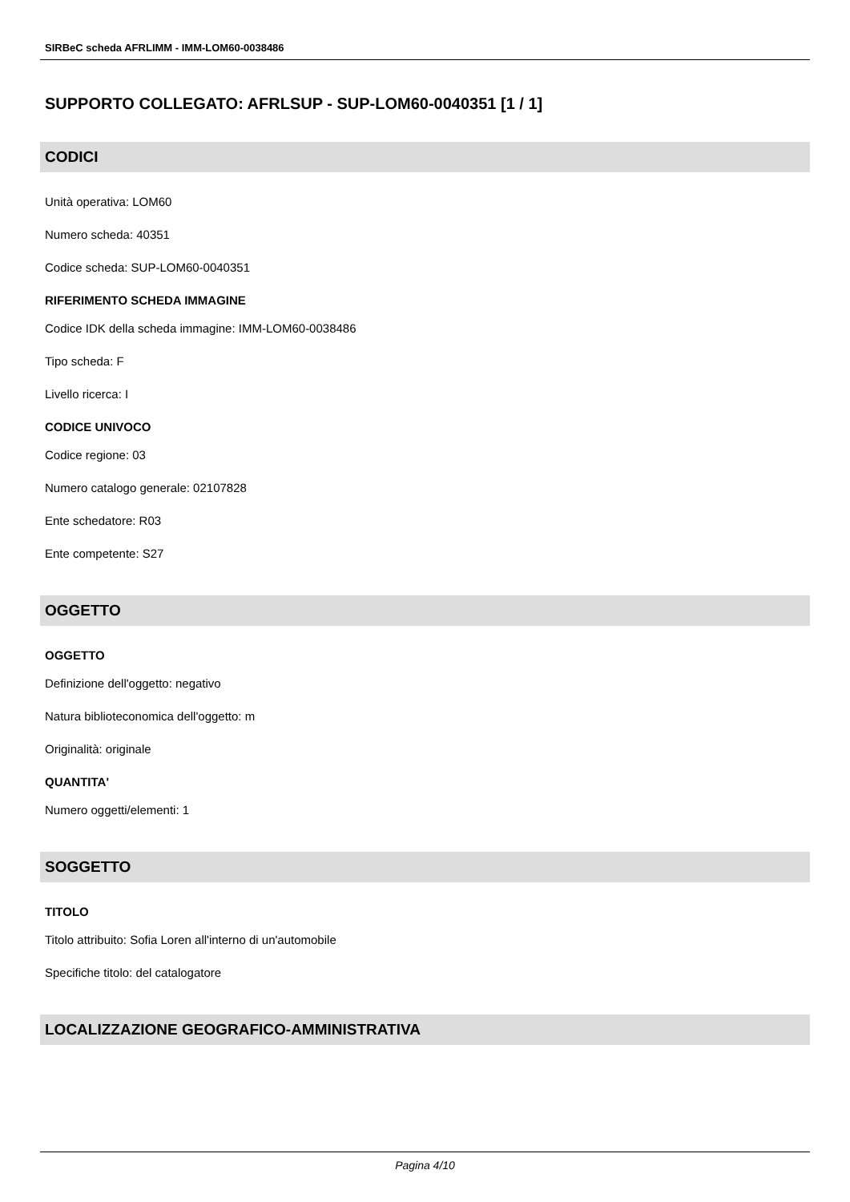SIRBeC scheda AFRLIMM - IMM-LOM60-0038486
SUPPORTO COLLEGATO: AFRLSUP - SUP-LOM60-0040351 [1 / 1]
CODICI
Unità operativa: LOM60
Numero scheda: 40351
Codice scheda: SUP-LOM60-0040351
RIFERIMENTO SCHEDA IMMAGINE
Codice IDK della scheda immagine: IMM-LOM60-0038486
Tipo scheda: F
Livello ricerca: I
CODICE UNIVOCO
Codice regione: 03
Numero catalogo generale: 02107828
Ente schedatore: R03
Ente competente: S27
OGGETTO
OGGETTO
Definizione dell'oggetto: negativo
Natura biblioteconomica dell'oggetto: m
Originalità: originale
QUANTITA'
Numero oggetti/elementi: 1
SOGGETTO
TITOLO
Titolo attribuito: Sofia Loren all'interno di un'automobile
Specifiche titolo: del catalogatore
LOCALIZZAZIONE GEOGRAFICO-AMMINISTRATIVA
Pagina 4/10